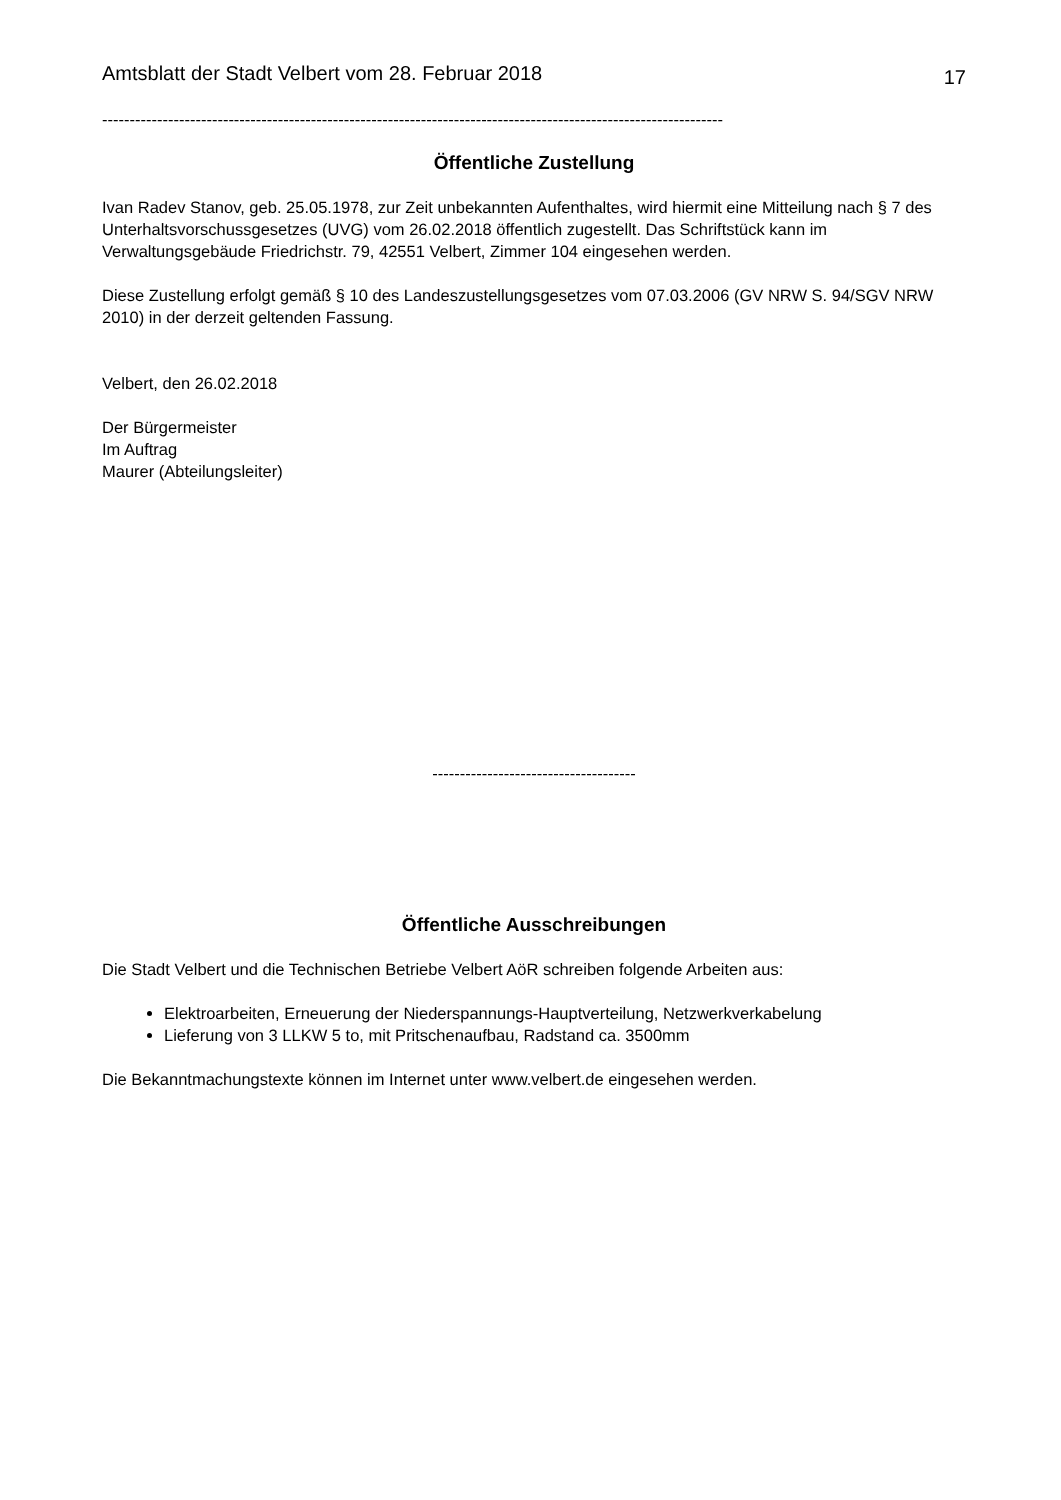Amtsblatt der Stadt Velbert vom 28. Februar 2018 17
-----------------------------------------------------------------------------------------------------------------
Öffentliche Zustellung
Ivan Radev Stanov, geb. 25.05.1978, zur Zeit unbekannten Aufenthaltes, wird hiermit eine Mitteilung nach § 7 des Unterhaltsvorschussgesetzes (UVG) vom 26.02.2018 öffentlich zugestellt. Das Schriftstück kann im Verwaltungsgebäude Friedrichstr. 79, 42551 Velbert, Zimmer 104 eingesehen werden.
Diese Zustellung erfolgt gemäß § 10 des Landeszustellungsgesetzes vom 07.03.2006 (GV NRW S. 94/SGV NRW 2010) in der derzeit geltenden Fassung.
Velbert, den 26.02.2018
Der Bürgermeister
Im Auftrag
Maurer (Abteilungsleiter)
-------------------------------------
Öffentliche Ausschreibungen
Die Stadt Velbert und die Technischen Betriebe Velbert AöR schreiben folgende Arbeiten aus:
Elektroarbeiten, Erneuerung der Niederspannungs-Hauptverteilung, Netzwerkverkabelung
Lieferung von 3 LLKW 5 to, mit Pritschenaufbau, Radstand ca. 3500mm
Die Bekanntmachungstexte können im Internet unter www.velbert.de eingesehen werden.